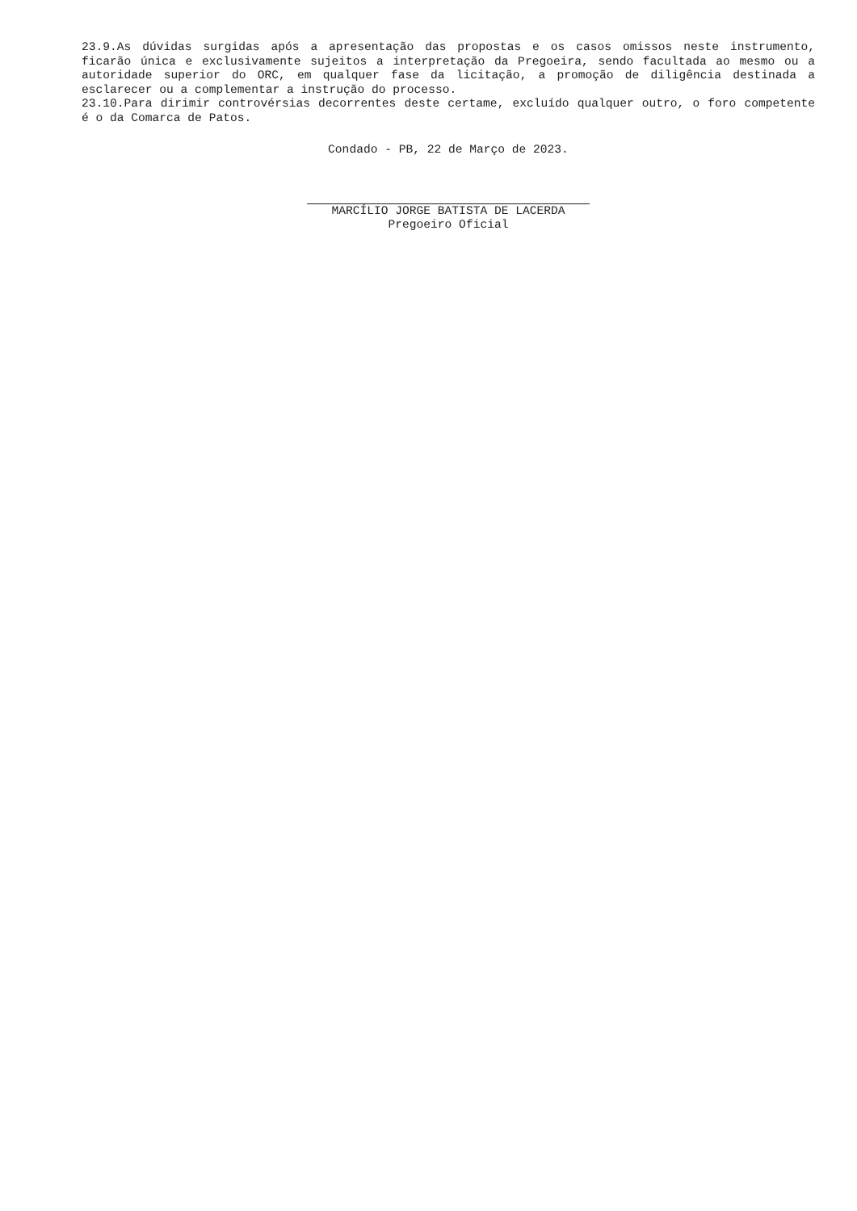23.9.As dúvidas surgidas após a apresentação das propostas e os casos omissos neste instrumento, ficarão única e exclusivamente sujeitos a interpretação da Pregoeira, sendo facultada ao mesmo ou a autoridade superior do ORC, em qualquer fase da licitação, a promoção de diligência destinada a esclarecer ou a complementar a instrução do processo.
23.10.Para dirimir controvérsias decorrentes deste certame, excluído qualquer outro, o foro competente é o da Comarca de Patos.
Condado - PB, 22 de Março de 2023.
MARCÍLIO JORGE BATISTA DE LACERDA
Pregoeiro Oficial